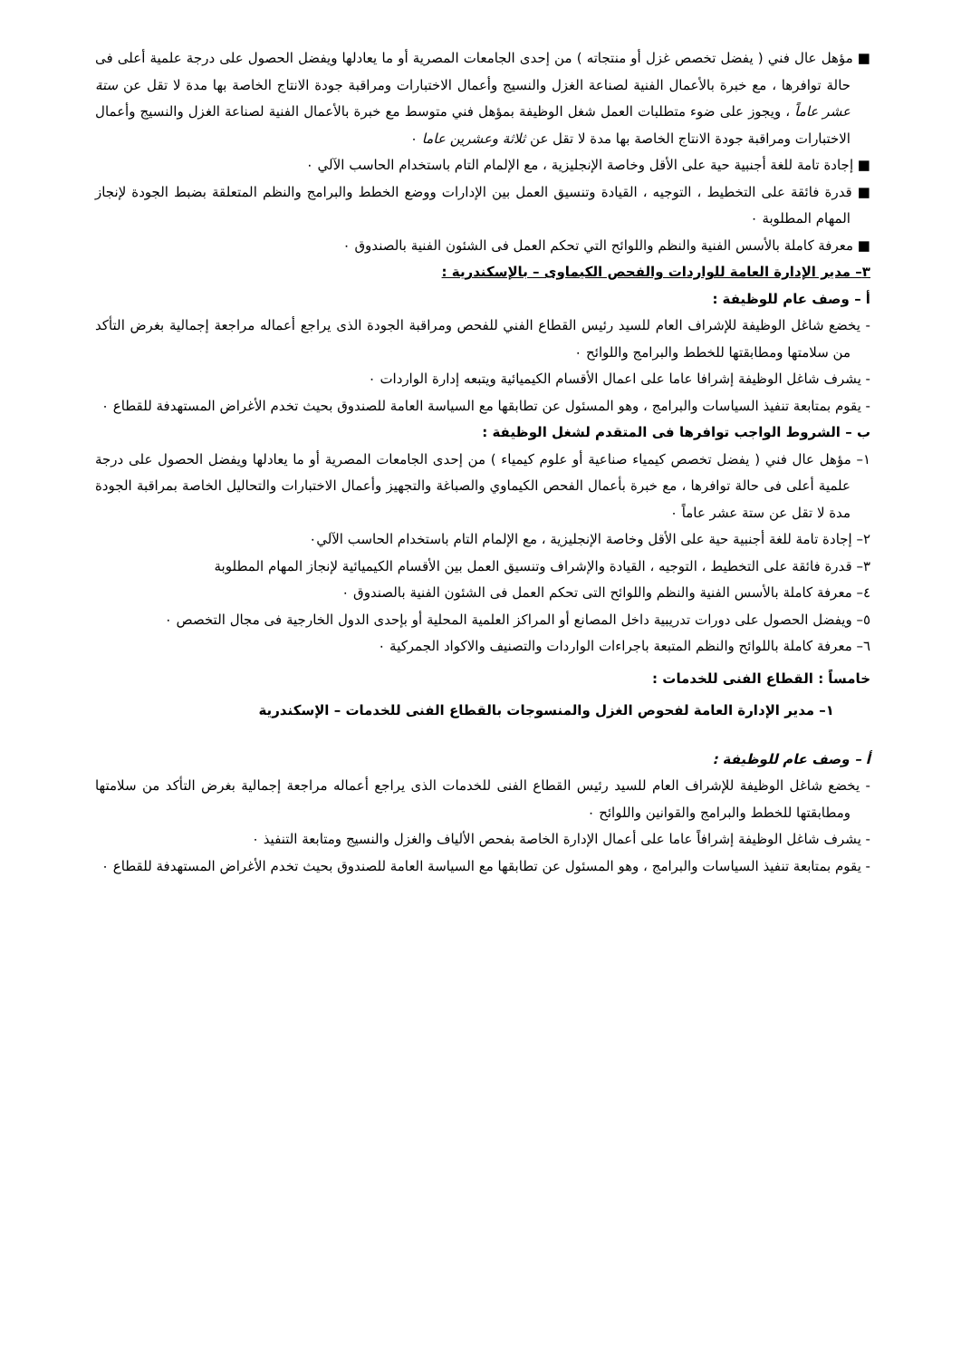■ مؤهل عال فني ( يفضل تخصص غزل أو منتجاته ) من إحدى الجامعات المصرية أو ما يعادلها ويفضل الحصول على درجة علمية أعلى فى حالة توافرها ، مع خبرة بالأعمال الفنية لصناعة الغزل والنسيج وأعمال الاختبارات ومراقبة جودة الانتاج الخاصة بها مدة لا تقل عن ستة عشر عاماً ، ويجوز على ضوء متطلبات العمل شغل الوظيفة بمؤهل فني متوسط مع خبرة بالأعمال الفنية لصناعة الغزل والنسيج وأعمال الاختبارات ومراقبة جودة الانتاج الخاصة بها مدة لا تقل عن ثلاثة وعشرين عاما ٠
■ إجادة تامة للغة أجنبية حية على الأقل وخاصة الإنجليزية ، مع الإلمام التام باستخدام الحاسب الآلي ٠
■ قدرة فائقة على التخطيط ، التوجيه ، القيادة وتنسيق العمل بين الإدارات ووضع الخطط والبرامج والنظم المتعلقة بضبط الجودة لإنجاز المهام المطلوبة ٠
■ معرفة كاملة بالأسس الفنية والنظم واللوائح التي تحكم العمل فى الشئون الفنية بالصندوق ٠
٣– مدير الإدارة العامة للواردات والفحص الكيماوى – بالإسكندرية :
أ – وصف عام للوظيفة :
- يخضع شاغل الوظيفة للإشراف العام للسيد رئيس القطاع الفني للفحص ومراقبة الجودة الذى يراجع أعماله مراجعة إجمالية بغرض التأكد من سلامتها ومطابقتها للخطط والبرامج واللوائح ٠
- يشرف شاغل الوظيفة إشرافا عاما على اعمال الأقسام الكيميائية ويتبعه إدارة الواردات ٠
- يقوم بمتابعة تنفيذ السياسات والبرامج ، وهو المسئول عن تطابقها مع السياسة العامة للصندوق بحيث تخدم الأغراض المستهدفة للقطاع ٠
ب – الشروط الواجب توافرها فى المتقدم لشغل الوظيفة :
١– مؤهل عال فني ( يفضل تخصص كيمياء صناعية أو علوم كيمياء ) من إحدى الجامعات المصرية أو ما يعادلها ويفضل الحصول على درجة علمية أعلى فى حالة توافرها ، مع خبرة بأعمال الفحص الكيماوي والصباغة والتجهيز وأعمال الاختبارات والتحاليل الخاصة بمراقبة الجودة مدة لا تقل عن ستة عشر عاماً ٠
٢– إجادة تامة للغة أجنبية حية على الأقل وخاصة الإنجليزية ، مع الإلمام التام باستخدام الحاسب الآلي٠
٣– قدرة فائقة على التخطيط ، التوجيه ، القيادة والإشراف وتنسيق العمل بين الأقسام الكيميائية لإنجاز المهام المطلوبة
٤– معرفة كاملة بالأسس الفنية والنظم واللوائح التى تحكم العمل فى الشئون الفنية بالصندوق ٠
٥– ويفضل الحصول على دورات تدريبية داخل المصانع أو المراكز العلمية المحلية أو بإحدى الدول الخارجية فى مجال التخصص ٠
٦– معرفة كاملة باللوائح والنظم المتبعة باجراءات الواردات والتصنيف والاكواد الجمركية ٠
خامساً : القطاع الفنى للخدمات :
١– مدير الإدارة العامة لفحوص الغزل والمنسوجات بالقطاع الفنى للخدمات – الإسكندرية
أ – وصف عام للوظيفة :
- يخضع شاغل الوظيفة للإشراف العام للسيد رئيس القطاع الفنى للخدمات الذى يراجع أعماله مراجعة إجمالية بغرض التأكد من سلامتها ومطابقتها للخطط والبرامج والقوانين واللوائح ٠
- يشرف شاغل الوظيفة إشرافاً عاما على أعمال الإدارة الخاصة بفحص الألياف والغزل والنسيج ومتابعة التنفيذ ٠
- يقوم بمتابعة تنفيذ السياسات والبرامج ، وهو المسئول عن تطابقها مع السياسة العامة للصندوق بحيث تخدم الأغراض المستهدفة للقطاع ٠